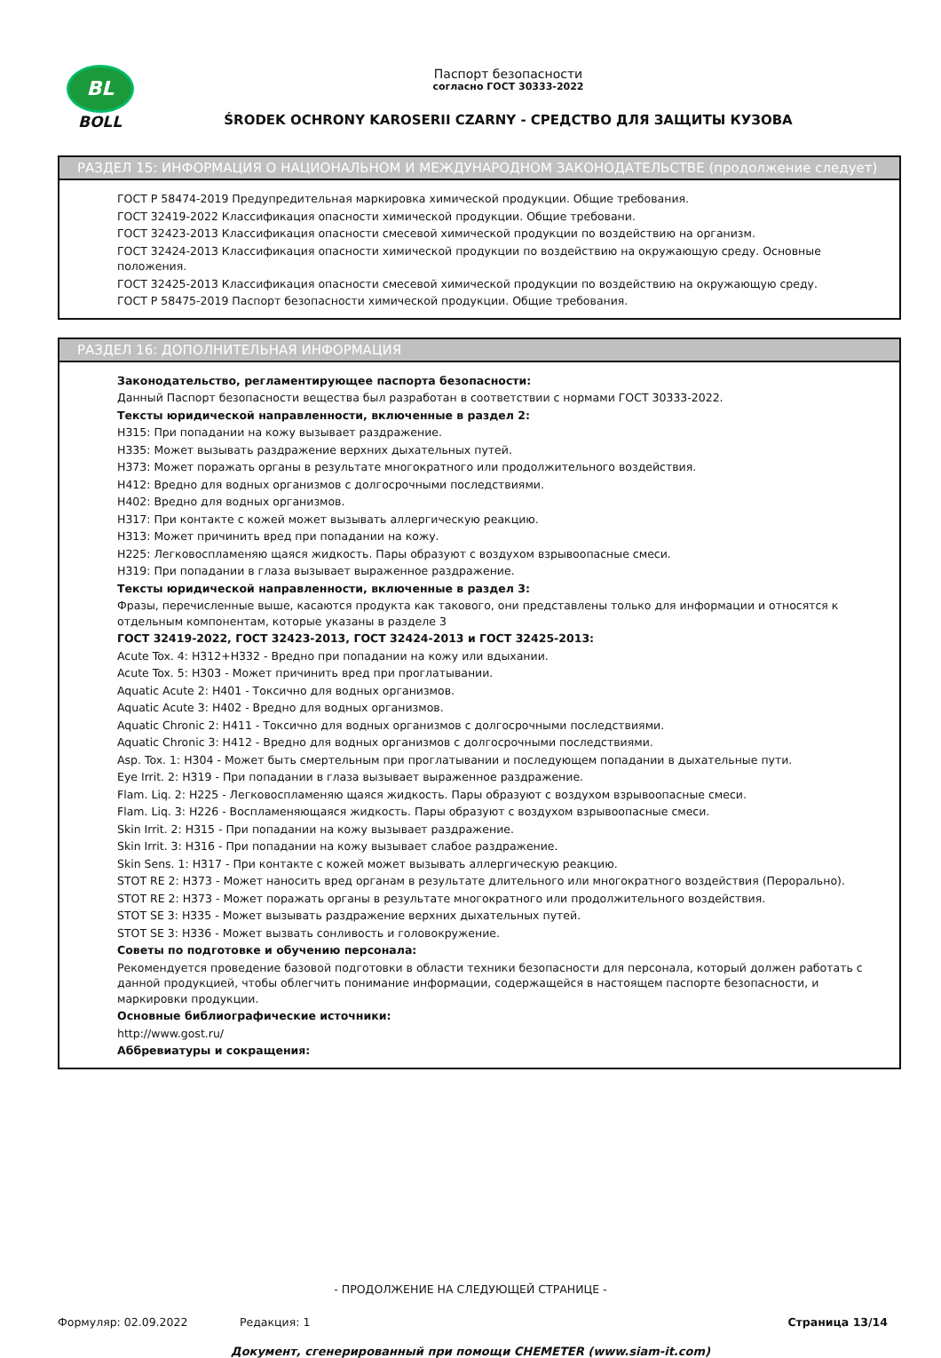BL
BOLL
Паспорт безопасности
согласно ГОСТ 30333-2022
ŚRODEK OCHRONY KAROSERII CZARNY - СРЕДСТВО ДЛЯ ЗАЩИТЫ КУЗОВА
РАЗДЕЛ 15: ИНФОРМАЦИЯ О НАЦИОНАЛЬНОМ И МЕЖДУНАРОДНОМ ЗАКОНОДАТЕЛЬСТВЕ (продолжение следует)
ГОСТ Р 58474-2019 Предупредительная маркировка химической продукции. Общие требования.
ГОСТ 32419-2022 Классификация опасности химической продукции. Общие требовани.
ГОСТ 32423-2013 Классификация опасности смесевой химической продукции по воздействию на организм.
ГОСТ 32424-2013 Классификация опасности химической продукции по воздействию на окружающую среду. Основные положения.
ГОСТ 32425-2013 Классификация опасности смесевой химической продукции по воздействию на окружающую среду.
ГОСТ Р 58475-2019 Паспорт безопасности химической продукции. Общие требования.
РАЗДЕЛ 16: ДОПОЛНИТЕЛЬНАЯ ИНФОРМАЦИЯ
Законодательство, регламентирующее паспорта безопасности:
Данный Паспорт безопасности вещества был разработан в соответствии с нормами ГОСТ 30333-2022.
Тексты юридической направленности, включенные в раздел 2:
H315: При попадании на кожу вызывает раздражение.
H335: Может вызывать раздражение верхних дыхательных путей.
H373: Может поражать органы в результате многократного или продолжительного воздействия.
H412: Вредно для водных организмов с долгосрочными последствиями.
H402: Вредно для водных организмов.
H317: При контакте с кожей может вызывать аллергическую реакцию.
H313: Может причинить вред при попадании на кожу.
H225: Легковоспламеняю щаяся жидкость. Пары образуют с воздухом взрывоопасные смеси.
H319: При попадании в глаза вызывает выраженное раздражение.
Тексты юридической направленности, включенные в раздел 3:
Фразы, перечисленные выше, касаются продукта как такового, они представлены только для информации и относятся к отдельным компонентам, которые указаны в разделе 3
ГОСТ 32419-2022, ГОСТ 32423-2013, ГОСТ 32424-2013 и ГОСТ 32425-2013:
Acute Tox. 4: H312+H332 - Вредно при попадании на кожу или вдыхании.
Acute Tox. 5: H303 - Может причинить вред при проглатывании.
Aquatic Acute 2: H401 - Токсично для водных организмов.
Aquatic Acute 3: H402 - Вредно для водных организмов.
Aquatic Chronic 2: H411 - Токсично для водных организмов с долгосрочными последствиями.
Aquatic Chronic 3: H412 - Вредно для водных организмов с долгосрочными последствиями.
Asp. Tox. 1: H304 - Может быть смертельным при проглатывании и последующем попадании в дыхательные пути.
Eye Irrit. 2: H319 - При попадании в глаза вызывает выраженное раздражение.
Flam. Liq. 2: H225 - Легковоспламеняю щаяся жидкость. Пары образуют с воздухом взрывоопасные смеси.
Flam. Liq. 3: H226 - Воспламеняющаяся жидкость. Пары образуют с воздухом взрывоопасные смеси.
Skin Irrit. 2: H315 - При попадании на кожу вызывает раздражение.
Skin Irrit. 3: H316 - При попадании на кожу вызывает слабое раздражение.
Skin Sens. 1: H317 - При контакте с кожей может вызывать аллергическую реакцию.
STOT RE 2: H373 - Может наносить вред органам в результате длительного или многократного воздействия (Перорально).
STOT RE 2: H373 - Может поражать органы в результате многократного или продолжительного воздействия.
STOT SE 3: H335 - Может вызывать раздражение верхних дыхательных путей.
STOT SE 3: H336 - Может вызвать сонливость и головокружение.
Советы по подготовке и обучению персонала:
Рекомендуется проведение базовой подготовки в области техники безопасности для персонала, который должен работать с данной продукцией, чтобы облегчить понимание информации, содержащейся в настоящем паспорте безопасности, и маркировки продукции.
Основные библиографические источники:
http://www.gost.ru/
Аббревиатуры и сокращения:
- ПРОДОЛЖЕНИЕ НА СЛЕДУЮЩЕЙ СТРАНИЦЕ -
Формуляр: 02.09.2022 Редакция: 1 Страница 13/14
Документ, сгенерированный при помощи CHEMETER (www.siam-it.com)